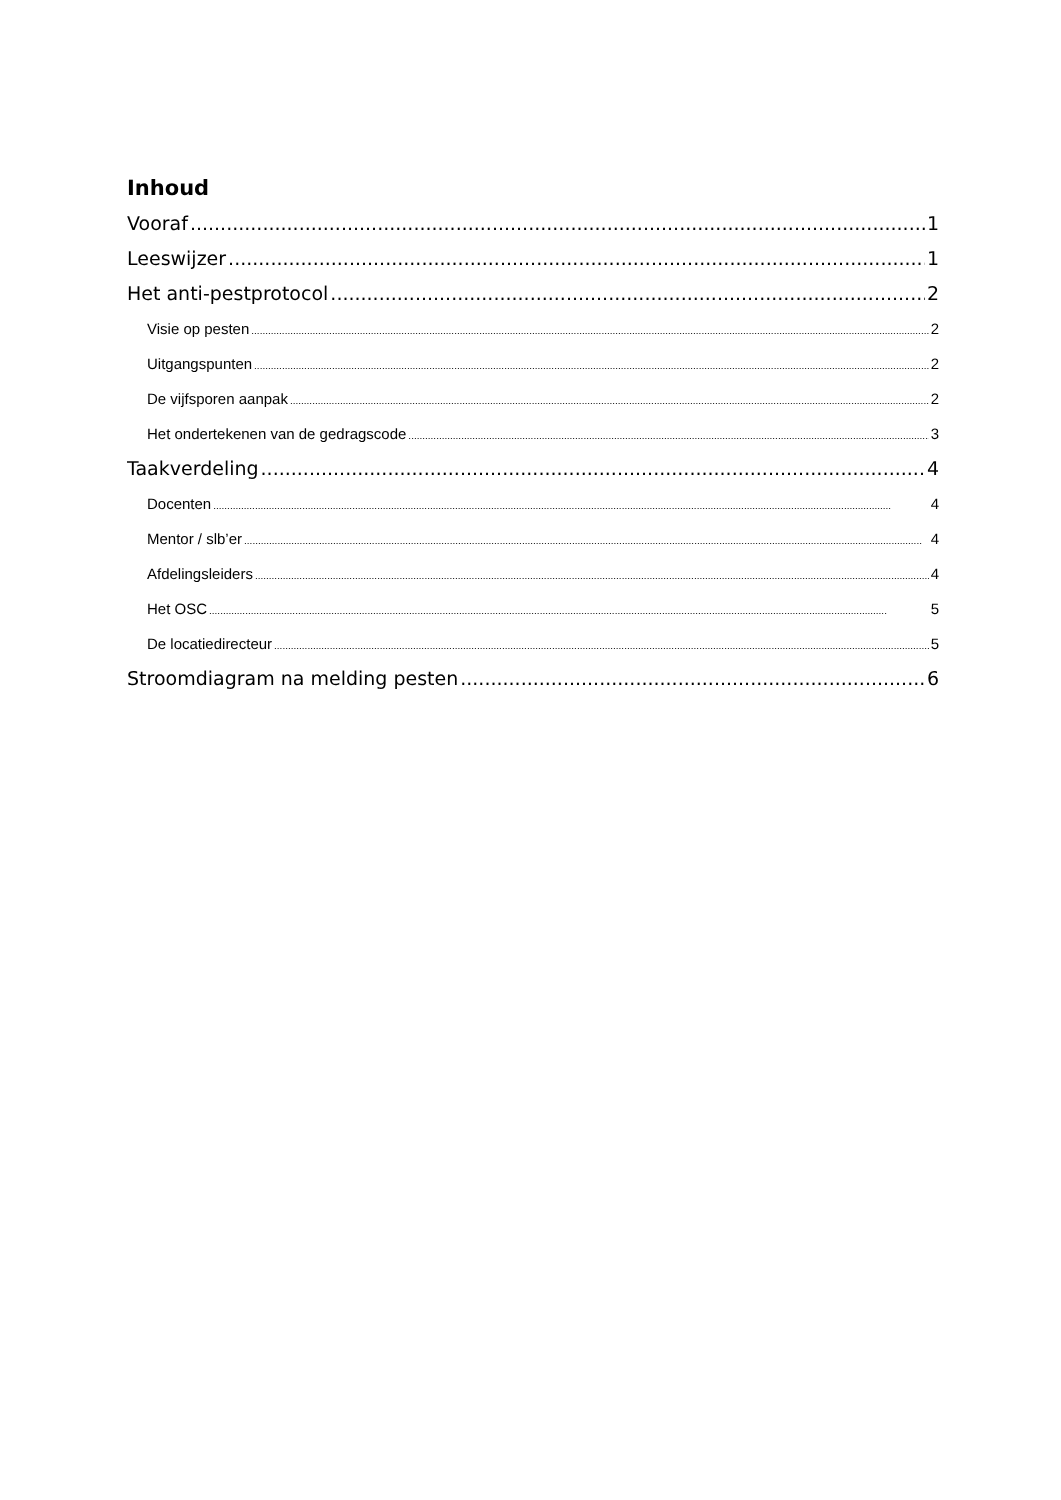Inhoud
Vooraf 1
Leeswijzer 1
Het anti-pestprotocol 2
Visie op pesten 2
Uitgangspunten 2
De vijfsporen aanpak 2
Het ondertekenen van de gedragscode 3
Taakverdeling 4
Docenten 4
Mentor / slb’er 4
Afdelingsleiders 4
Het OSC 5
De locatiedirecteur 5
Stroomdiagram na melding pesten 6